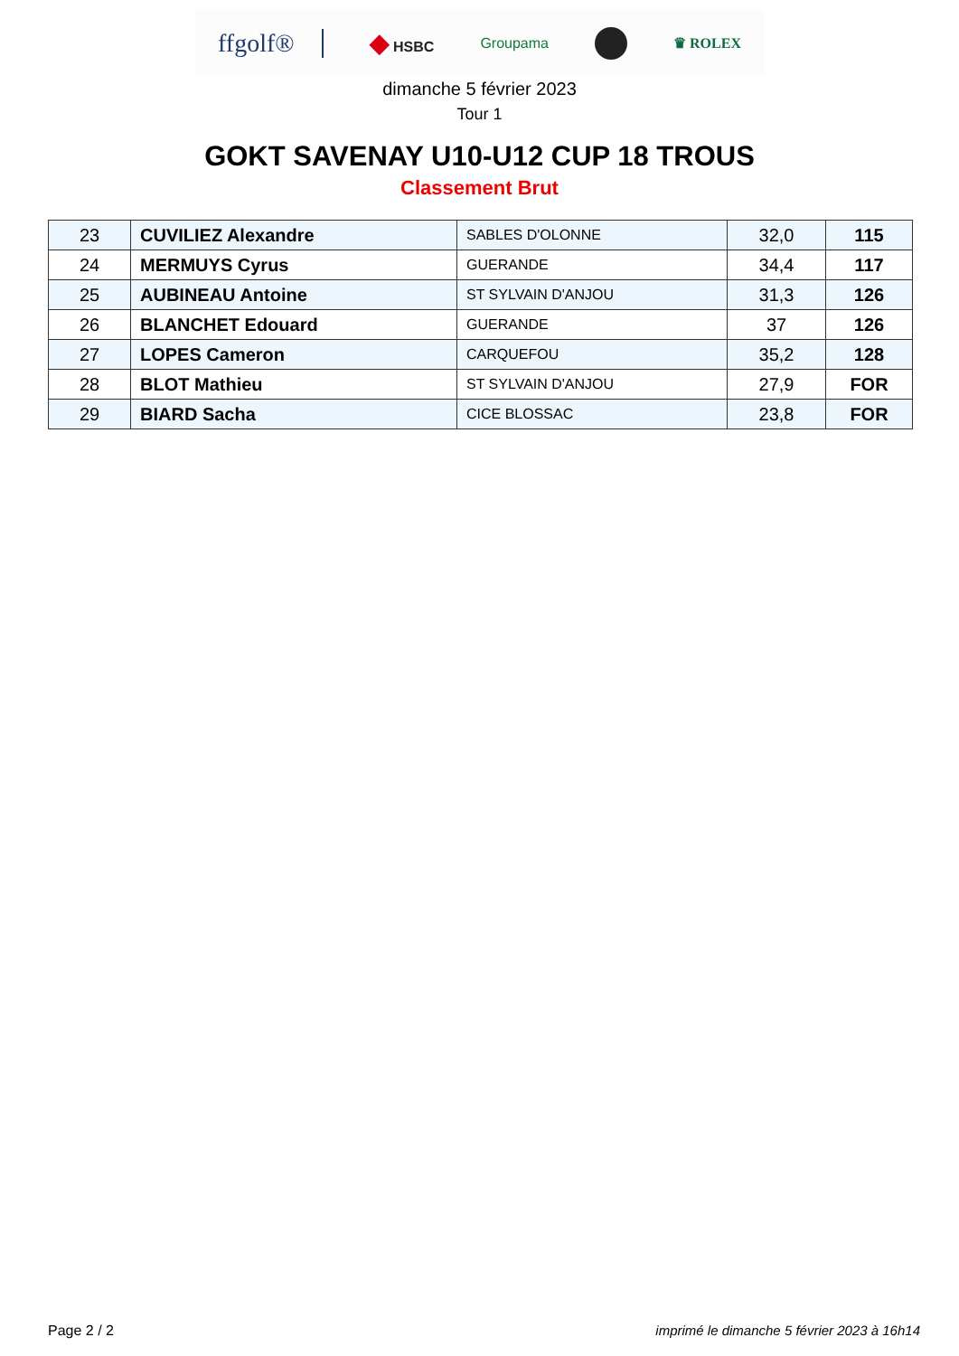ffgolf® ◆ HSBC Groupama ♛ ROLEX
dimanche 5 février 2023
Tour 1
GOKT SAVENAY U10-U12 CUP 18 TROUS
Classement Brut
| 23 | CUVILIEZ Alexandre | SABLES D'OLONNE | 32,0 | 115 |
| 24 | MERMUYS Cyrus | GUERANDE | 34,4 | 117 |
| 25 | AUBINEAU Antoine | ST SYLVAIN D'ANJOU | 31,3 | 126 |
| 26 | BLANCHET Edouard | GUERANDE | 37 | 126 |
| 27 | LOPES Cameron | CARQUEFOU | 35,2 | 128 |
| 28 | BLOT Mathieu | ST SYLVAIN D'ANJOU | 27,9 | FOR |
| 29 | BIARD Sacha | CICE BLOSSAC | 23,8 | FOR |
Page 2 / 2 imprimé le dimanche 5 février 2023 à 16h14